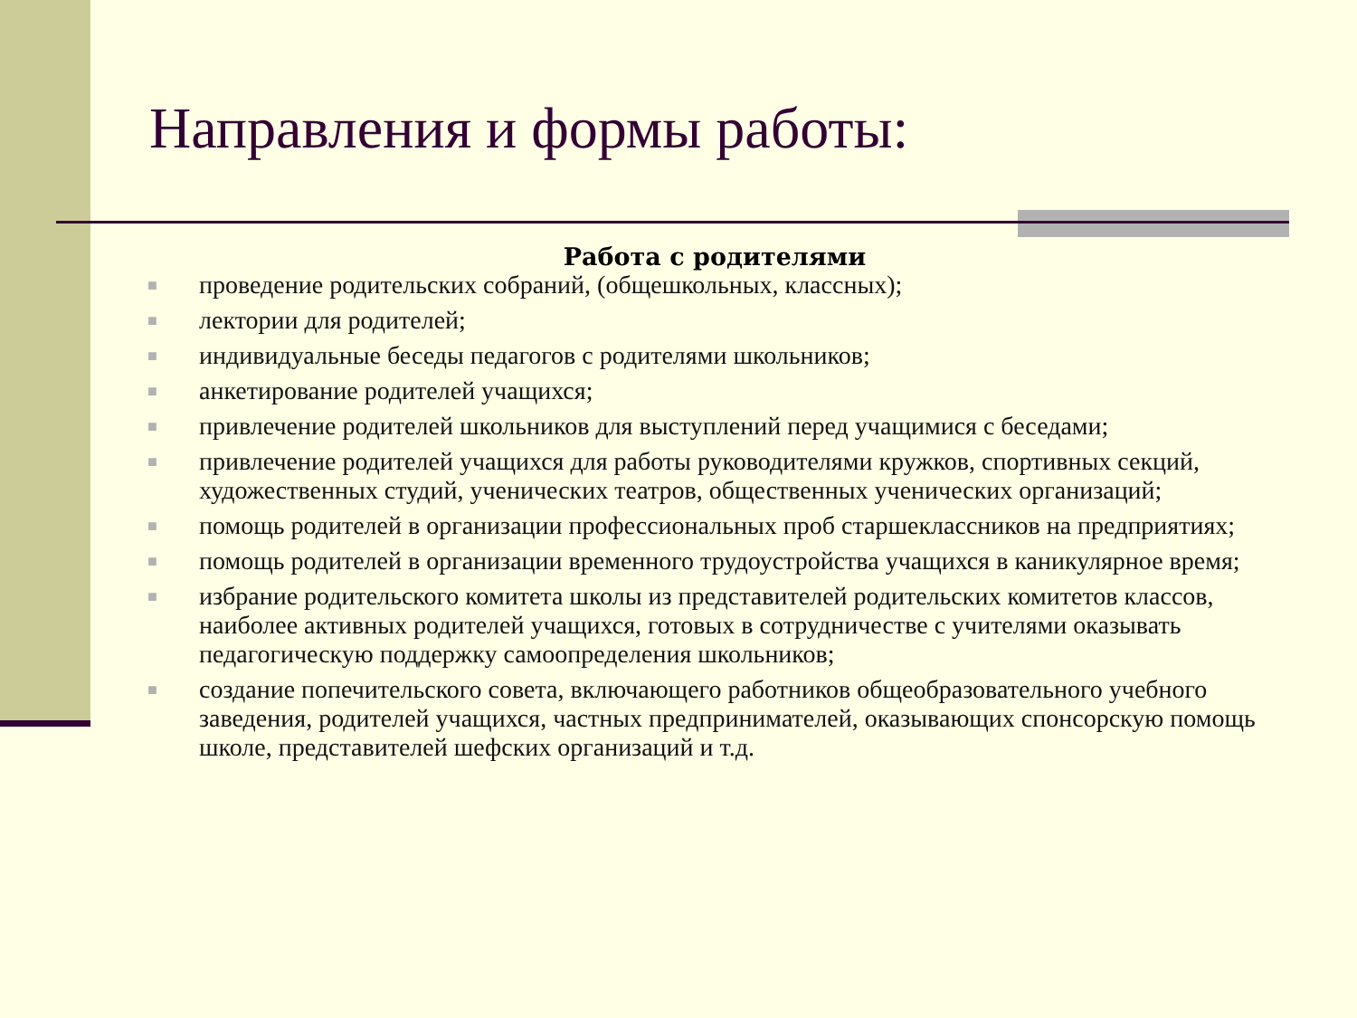Направления и формы работы:
Работа с родителями
■ проведение родительских собраний, (общешкольных, классных);
■ лектории для родителей;
■ индивидуальные беседы педагогов с родителями школьников;
■ анкетирование родителей учащихся;
■ привлечение родителей школьников для выступлений перед учащимися с беседами;
■ привлечение родителей учащихся для работы руководителями кружков, спортивных секций, художественных студий, ученических театров, общественных ученических организаций;
■ помощь родителей в организации профессиональных проб старшеклассников на предприятиях;
■ помощь родителей в организации временного трудоустройства учащихся в каникулярное время;
■ избрание родительского комитета школы из представителей родительских комитетов классов, наиболее активных родителей учащихся, готовых в сотрудничестве с учителями оказывать педагогическую поддержку самоопределения школьников;
■ создание попечительского совета, включающего работников общеобразовательного учебного заведения, родителей учащихся, частных предпринимателей, оказывающих спонсорскую помощь школе, представителей шефских организаций и т.д.